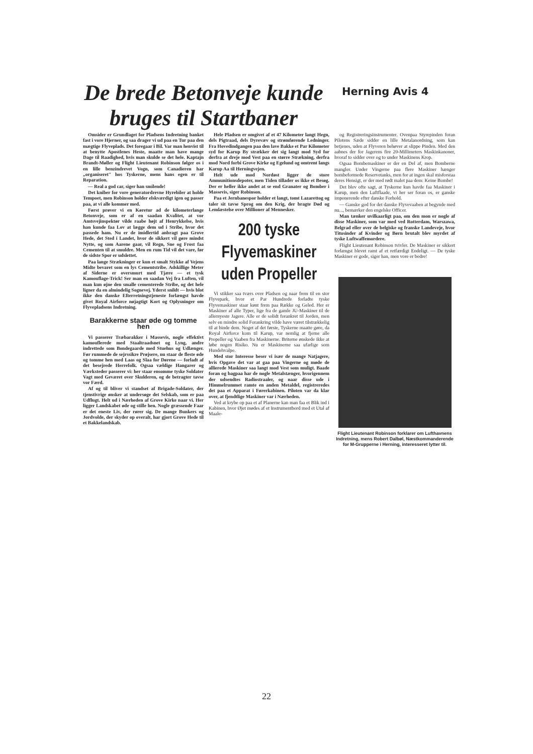De brede Betonveje kunde bruges til Startbaner
Herning Avis 4
Omsider er Grundlaget for Pladsens Indretning banket fast i vore Hjerner, og saa drager vi ud paa en Tur paa den mægtige Flyveplads. Det foregaar i Bil. Var man henvist til at benytte Apostlenes Heste, maatte man have mange Dage til Raadighed, hvis man skulde se det hele. Kaptajn Brandt-Møller og Flight Lieutenant Robinson følger os i en lille benzindrevet Vogn, som Canadieren har „organiseret" hos Tyskerne, mens hans egen er til Reparation.
— Real a god car, siger han smilende!
Det kniber for vore generatordrevne Hyrebiler at holde Tempoet, men Robinson holder elskværdigt igen og passer paa, at vi alle kommer med.
Først prøver vi en Køretur ad de kilometerlange Betonveje, som er af en saadan Kvalitet, at vor Amtsvejinspektør vilde raabe højt af Henrykkelse, hvis han kunde faa Lov at lægge dem ud i Stribe, hvor det passede ham. Nu er de imidlertid anbragt paa Grove Hede, det Sted i Landet, hvor de sikkert vil gøre mindst Nytte, og som Aarene gaar, vil Regn, Sne og Frost faa Cementen til at smuldre. Men en rum Tid vil det vare, før de sidste Spor er udslettet.
Paa lange Strækninger er kun et smalt Stykke af Vejens Midte bevaret som en lys Cementstribe. Adskillige Meter af Siderne er oversmurt med Tjære — et tysk Kamouflage-Trick! Ser man en saadan Vej fra Luften, vil man kun øjne den smalle cementerede Stribe, og det hele ligner da en almindelig Sognevej. Yderst snildt — hvis blot ikke den danske Efterretningstjeneste forlængst havde givet Royal Airforce nøjagtigt Kort og Oplysninger om Flyvepladsens Indretning.
Barakkerne staar øde og tomme hen
Vi passerer Træbarakker i Massevis, nogle effektivt kamouflerede med Staaltraadsnet og Lyng, andre indrettede som Bondegaarde med Stuehus og Udlænger. Før rummede de sejrssikre Prøjsere, nu staar de fleste øde og tomme hen med Laas og Slaa for Dørene — forladt af det besejrede Herrefolk. Ogsaa vældige Hangarer og Værksteder passerer vi: her staar ensomme tyske Soldater Vagt med Geværet over Skulderen, og de betragter tavse vor Færd.
Af og til bliver vi standset af Brigade-Soldater, der tjenstivrige ønsker at undersøge det Selskab, som er paa Udflugt. Helt ud i Nærheden af Grove Kirke naar vi. Her ligger Landskabet øde og stille hen. Nogle græssende Faar er det eneste Liv, der rører sig. De mange Bunkers og Jordvolde, der skyder op overalt, har gjort Grove Hede til et Bakkelandskab.
Hele Pladsen er omgivet af et 47 Kilometer langt Hegn, dels Pigtraad, dels Dyrevæv og strømførende Ledninger. Fra Hovedindgangen paa den lave Bakke et Par Kilometer syd for Karup By strækker det sig langt mod Syd for derfra at dreje mod Vest paa en større Strækning, derfra mod Nord forbi Grove Kirke og Egelund og omtrent langs Karup Aa til Herningvejen.
Helt ude mod Nordøst ligger de store Ammunitionsdepoter, men Tiden tillader os ikke et Besøg. Der er heller ikke andet at se end Granater og Bomber i Massevis, siger Robinson.
Paa et Jernbanespor holder et langt, tomt Lazarettog og taler sit tavse Sprog om den Krig, der bragte Død og Lemlæstelse over Millioner af Mennesker.
200 tyske Flyvemaskiner uden Propeller
Vi stikker saa tværs over Pladsen og naar frem til en stor Flyvepark, hvor et Par Hundrede forladte tyske Flyvemaskiner staar kønt frem paa Række og Geled. Her er Maskiner af alle Typer, lige fra de gamle JU-Maskiner til de allernyeste Jagere. Alle er de solidt forankret til Jorden, men selv en mindre solid Forankring vilde have været tilstrækkelig til at binde dem. Noget af det første, Tyskerne maatte gøre, da Royal Airforce kom til Karup, var nemlig at fjerne alle Propeller og Vaaben fra Maskinerne. Briterne ønskede ikke at løbe nogen Risiko. Nu er Maskinerne saa ufarlige som Hundehvalpe.
Med stor Interesse beser vi især de mange Natjagere, hvis Opgave det var at gaa paa Vingerne og møde de allierede Maskiner saa langt mod Vest som muligt. Baade foran og bagpaa har de nogle Metalstænger, hvorigennem der udsendtes Radiostraaler, og naar disse ude i Himmelrummet ramte en anden Metaldel, registreredes det paa et Apparat i Førerkabinen. Piloten var da klar over, at fjendtlige Maskiner var i Nærheden.
Ved at krybe op paa et af Planerne kan man faa et Blik ind i Kabinen, hvor Øjet mødes af et Instrumentbord med et Utal af Maale-
og Registreringsinstrumenter. Ovenpaa Styrepinden foran Pilotens Sæde sidder en lille Metalanordning, som kan betjenes, uden at Flyveren behøver at slippe Pinden. Med den aabnes der for Jagerens fire 20-Millimeters Maskinkanoner, hvoraf to sidder over og to under Maskinens Krop.
Ogsaa Bombemaskiner er der en Del af, men Bomberne mangler. Under Vingerne paa flere Maskiner hænger bombeformede Reservetanks, men for at ingen skal misforstaa deres Hensigt, er der med rødt malet paa dem: Keine Bombe!
Det blev ofte sagt, at Tyskerne kun havde faa Maskiner i Karup, men den Luftflaade, vi her ser foran os, er ganske imponerende efter danske Forhold.
— Ganske god for det danske Flyvevaaben at begynde med nu..., bemærker den engelske Officer.
Man tænker uvilkaarligt paa, om den mon er nogle af disse Maskiner, som var med ved Rotterdam, Warszawa, Belgrad eller over de belgiske og franske Landeveje, hvor Titusinder af Kvinder og Børn brutalt blev myrdet af tyske Luftwaffemordere.
Flight Lieutenant Robinson tvivler. De Maskiner er sikkert forlængst blevet ramt af et retfærdigt Endeligt. — De tyske Maskiner er gode, siger han, men vore er bedre!
Flight Lieutenant Robinson forklarer om Lufthavnens Indretning, mens Robert Dalbøl, Næstkommanderende for M-Grupperne i Herning, interesseret lytter til.
22